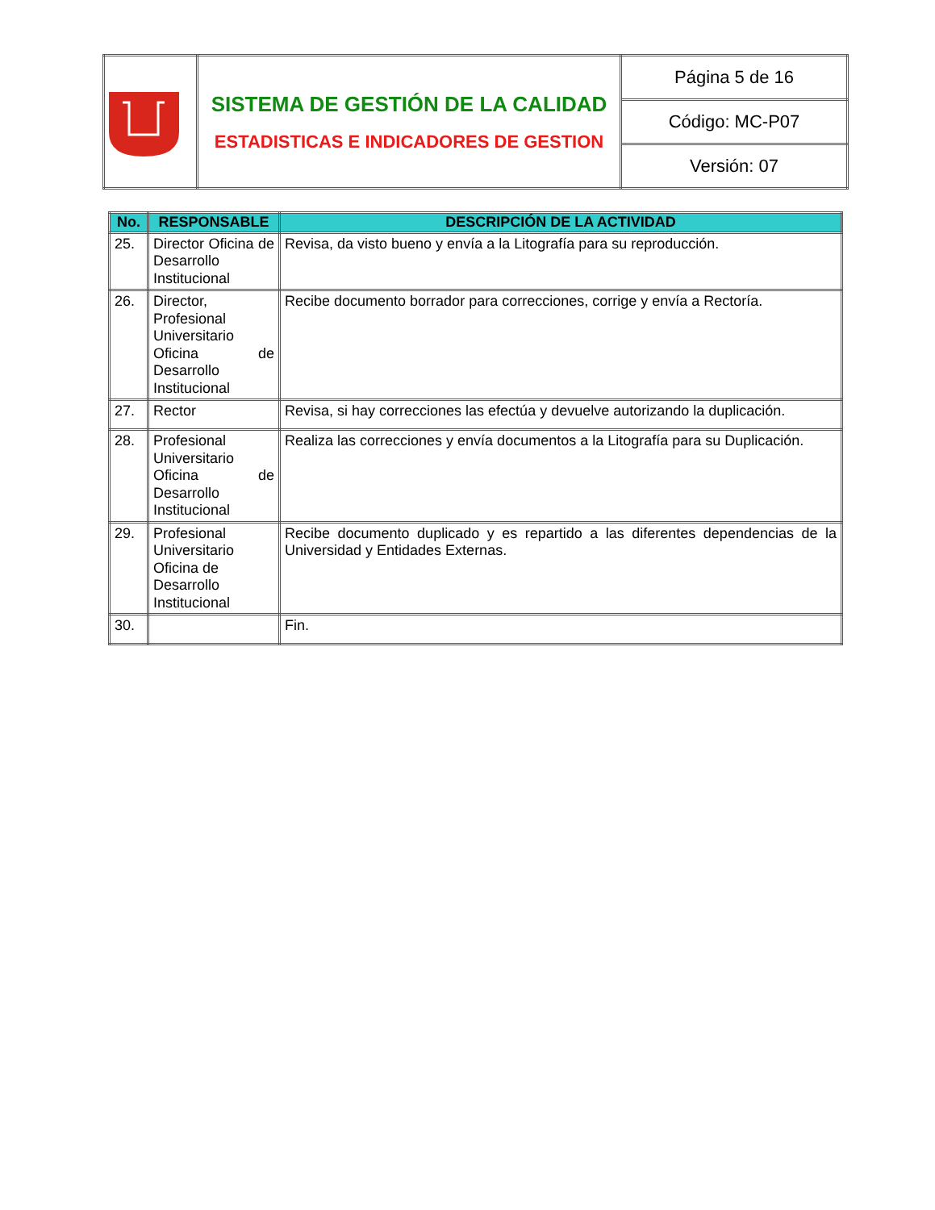| | SISTEMA DE GESTIÓN DE LA CALIDAD ESTADISTICAS E INDICADORES DE GESTION | Página 5 de 16 |
| | | Código: MC-P07 |
| | | Versión: 07 |
| No. | RESPONSABLE | DESCRIPCIÓN DE LA ACTIVIDAD |
| --- | --- | --- |
| 25. | Director Oficina de Desarrollo Institucional | Revisa, da visto bueno y envía a la Litografía para su reproducción. |
| 26. | Director, Profesional Universitario Oficina de Desarrollo Institucional | Recibe documento borrador para correcciones, corrige y envía a Rectoría. |
| 27. | Rector | Revisa, si hay correcciones las efectúa y devuelve autorizando la duplicación. |
| 28. | Profesional Universitario Oficina de Desarrollo Institucional | Realiza las correcciones y envía documentos a la Litografía para su Duplicación. |
| 29. | Profesional Universitario Oficina de Desarrollo Institucional | Recibe documento duplicado y es repartido a las diferentes dependencias de la Universidad y Entidades Externas. |
| 30. | | Fin. |